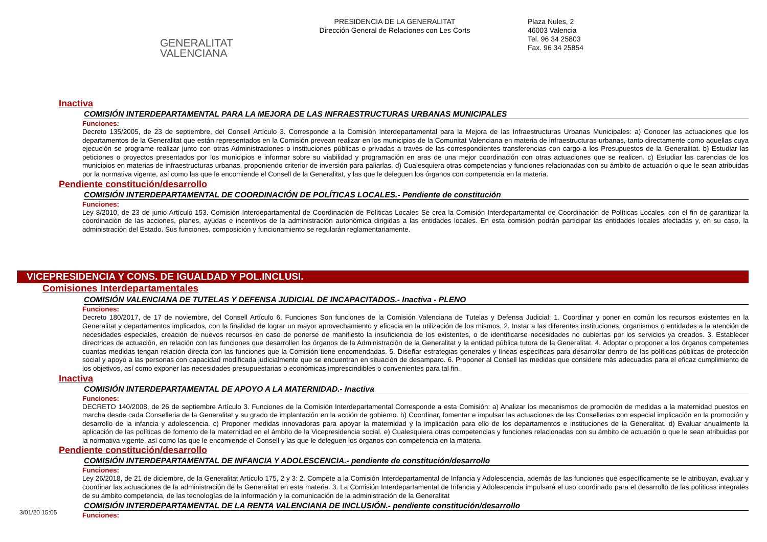GENERALITAT
VALENCIANA
PRESIDENCIA DE LA GENERALITAT
Dirección General de Relaciones con Les Corts
Plaza Nules, 2
46003 Valencia
Tel. 96 34 25803
Fax. 96 34 25854
Inactiva
COMISIÓN INTERDEPARTAMENTAL PARA LA MEJORA DE LAS INFRAESTRUCTURAS URBANAS MUNICIPALES
Funciones:
Decreto 135/2005, de 23 de septiembre, del Consell Artículo 3. Corresponde a la Comisión Interdepartamental para la Mejora de las Infraestructuras Urbanas Municipales: a) Conocer las actuaciones que los departamentos de la Generalitat que están representados en la Comisión prevean realizar en los municipios de la Comunitat Valenciana en materia de infraestructuras urbanas, tanto directamente como aquellas cuya ejecución se programe realizar junto con otras Administraciones o instituciones públicas o privadas a través de las correspondientes transferencias con cargo a los Presupuestos de la Generalitat. b) Estudiar las peticiones o proyectos presentados por los municipios e informar sobre su viabilidad y programación en aras de una mejor coordinación con otras actuaciones que se realicen. c) Estudiar las carencias de los municipios en materias de infraestructuras urbanas, proponiendo criterior de inversión para paliarlas. d) Cualesquiera otras competencias y funciones relacionadas con su ámbito de actuación o que le sean atribuidas por la normativa vigente, así como las que le encomiende el Consell de la Generalitat, y las que le deleguen los órganos con competencia en la materia.
Pendiente constitución/desarrollo
COMISIÓN INTERDEPARTAMENTAL DE COORDINACIÓN DE POLÍTICAS LOCALES.- Pendiente de constitución
Funciones:
Ley 8/2010, de 23 de junio Artículo 153. Comisión Interdepartamental de Coordinación de Políticas Locales Se crea la Comisión Interdepartamental de Coordinación de Políticas Locales, con el fin de garantizar la coordinación de las acciones, planes, ayudas e incentivos de la administración autonómica dirigidas a las entidades locales. En esta comisión podrán participar las entidades locales afectadas y, en su caso, la administración del Estado. Sus funciones, composición y funcionamiento se regularán reglamentariamente.
VICEPRESIDENCIA Y CONS. DE IGUALDAD Y POL.INCLUSI.
Comisiones Interdepartamentales
COMISIÓN VALENCIANA DE TUTELAS Y DEFENSA JUDICIAL DE INCAPACITADOS.- Inactiva - PLENO
Funciones:
Decreto 180/2017, de 17 de noviembre, del Consell Artículo 6. Funciones Son funciones de la Comisión Valenciana de Tutelas y Defensa Judicial: 1. Coordinar y poner en común los recursos existentes en la Generalitat y departamentos implicados, con la finalidad de lograr un mayor aprovechamiento y eficacia en la utilización de los mismos. 2. Instar a las diferentes instituciones, organismos o entidades a la atención de necesidades especiales, creación de nuevos recursos en caso de ponerse de manifiesto la insuficiencia de los existentes, o de identificarse necesidades no cubiertas por los servicios ya creados. 3. Establecer directrices de actuación, en relación con las funciones que desarrollen los órganos de la Administración de la Generalitat y la entidad pública tutora de la Generalitat. 4. Adoptar o proponer a los órganos competentes cuantas medidas tengan relación directa con las funciones que la Comisión tiene encomendadas. 5. Diseñar estrategias generales y líneas específicas para desarrollar dentro de las políticas públicas de protección social y apoyo a las personas con capacidad modificada judicialmente que se encuentran en situación de desamparo. 6. Proponer al Consell las medidas que considere más adecuadas para el eficaz cumplimiento de los objetivos, así como exponer las necesidades presupuestarias o económicas imprescindibles o convenientes para tal fin.
Inactiva
COMISIÓN INTERDEPARTAMENTAL DE APOYO A LA MATERNIDAD.- Inactiva
Funciones:
DECRETO 140/2008, de 26 de septiembre Artículo 3. Funciones de la Comisión Interdepartamental Corresponde a esta Comisión: a) Analizar los mecanismos de promoción de medidas a la maternidad puestos en marcha desde cada Conselleria de la Generalitat y su grado de implantación en la acción de gobierno. b) Coordinar, fomentar e impulsar las actuaciones de las Consellerias con especial implicación en la promoción y desarrollo de la infancia y adolescencia. c) Proponer medidas innovadoras para apoyar la maternidad y la implicación para ello de los departamentos e instituciones de la Generalitat. d) Evaluar anualmente la aplicación de las políticas de fomento de la maternidad en el ámbito de la Vicepresidencia social. e) Cualesquiera otras competencias y funciones relacionadas con su ámbito de actuación o que le sean atribuidas por la normativa vigente, así como las que le encomiende el Consell y las que le deleguen los órganos con competencia en la materia.
Pendiente constitución/desarrollo
COMISIÓN INTERDEPARTAMENTAL DE INFANCIA Y ADOLESCENCIA.- pendiente de constitución/desarrollo
Funciones:
Ley 26/2018, de 21 de diciembre, de la Generalitat Artículo 175, 2 y 3: 2. Compete a la Comisión Interdepartamental de Infancia y Adolescencia, además de las funciones que específicamente se le atribuyan, evaluar y coordinar las actuaciones de la administración de la Generalitat en esta materia. 3. La Comisión Interdepartamental de Infancia y Adolescencia impulsará el uso coordinado para el desarrollo de las políticas integrales de su ámbito competencia, de las tecnologías de la información y la comunicación de la administración de la Generalitat
COMISIÓN INTERDEPARTAMENTAL DE LA RENTA VALENCIANA DE INCLUSIÓN.- pendiente constitución/desarrollo
Funciones:
3/01/20 15:05